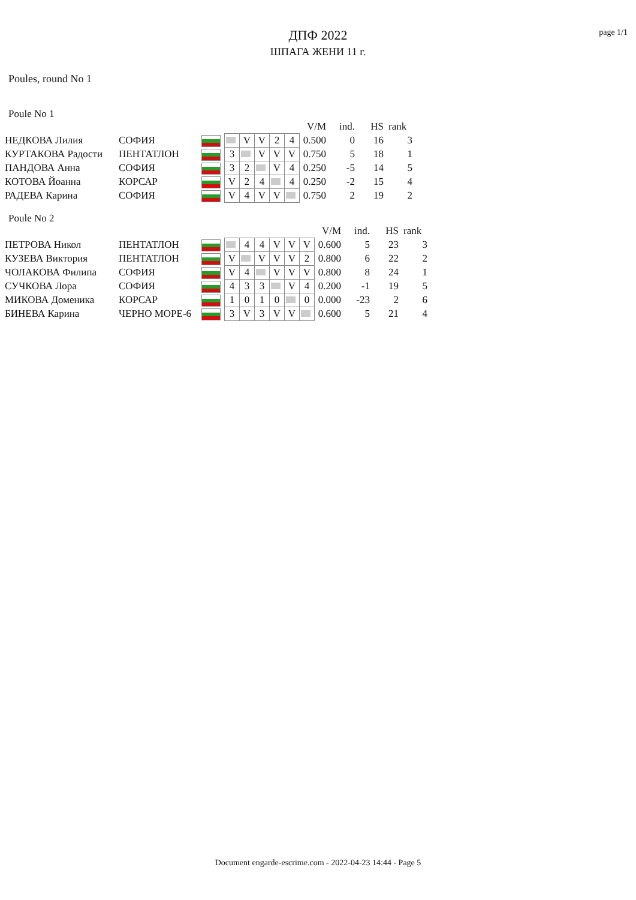page 1/1
ДПФ 2022
ШПАГА ЖЕНИ 11 г.
Poules, round No 1
Poule No 1
| | | | | | | | | V/M | ind. | HS | rank |
| НЕДКОВА Лилия | СОФИЯ | | | V | V | 2 | 4 | 0.500 | 0 | 16 | 3 |
| КУРТАКОВА Радости | ПЕНТАТЛОН | | 3 | | V | V | V | 0.750 | 5 | 18 | 1 |
| ПАНДОВА Анна | СОФИЯ | | 3 | 2 | | V | 4 | 0.250 | -5 | 14 | 5 |
| КОТОВА Йоанна | КОРСАР | | V | 2 | 4 | | 4 | 0.250 | -2 | 15 | 4 |
| РАДЕВА Карина | СОФИЯ | | V | 4 | V | V | | 0.750 | 2 | 19 | 2 |
Poule No 2
| | | | | | | | | | V/M | ind. | HS | rank |
| ПЕТРОВА Никол | ПЕНТАТЛОН | | | 4 | 4 | V | V | V | 0.600 | 5 | 23 | 3 |
| КУЗЕВА Виктория | ПЕНТАТЛОН | | V | | V | V | V | 2 | 0.800 | 6 | 22 | 2 |
| ЧОЛАКОВА Филипа | СОФИЯ | | V | 4 | | V | V | V | 0.800 | 8 | 24 | 1 |
| СУЧКОВА Лора | СОФИЯ | | 4 | 3 | 3 | | V | 4 | 0.200 | -1 | 19 | 5 |
| МИКОВА Доменика | КОРСАР | | 1 | 0 | 1 | 0 | | 0 | 0.000 | -23 | 2 | 6 |
| БИНЕВА Карина | ЧЕРНО МОРЕ-6 | | 3 | V | 3 | V | V | | 0.600 | 5 | 21 | 4 |
Document engarde-escrime.com - 2022-04-23 14:44 - Page 5